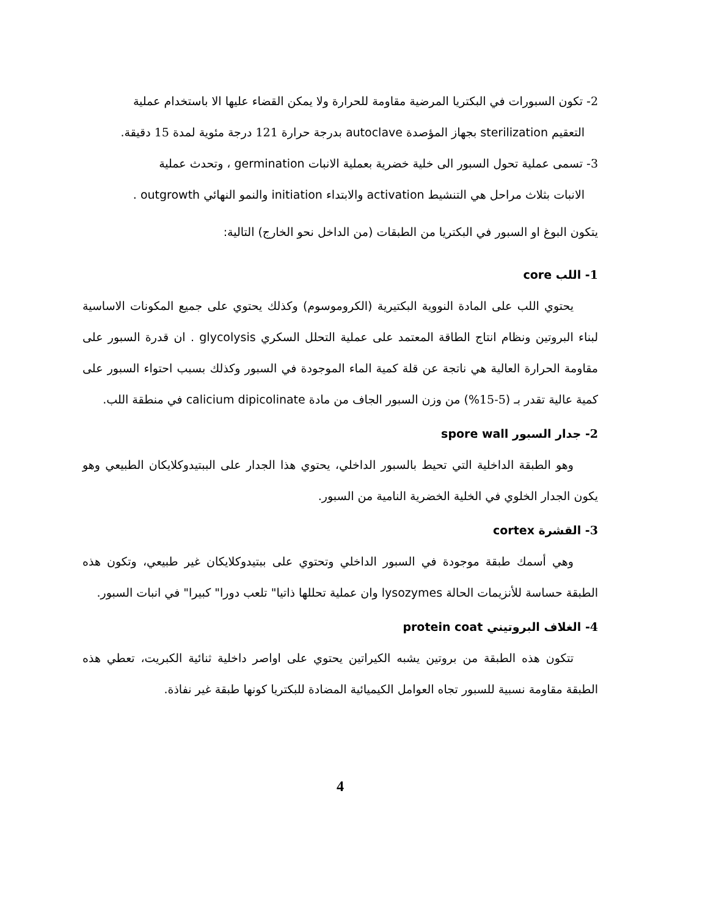2- تكون السبورات في البكتريا المرضية مقاومة للحرارة ولا يمكن القضاء عليها الا باستخدام عملية
التعقيم sterilization بجهاز المؤصدة autoclave بدرجة حرارة 121 درجة مئوية لمدة 15 دقيقة.
3- تسمى عملية تحول السبور الى خلية خضرية بعملية الانبات germination ، وتحدث عملية
الانبات بثلاث مراحل هي التنشيط activation والابتداء initiation والنمو النهائي outgrowth .
يتكون البوغ او السبور في البكتريا من الطبقات (من الداخل نحو الخارج) التالية:
1- اللب core
يحتوي اللب على المادة النووية البكتيرية (الكروموسوم) وكذلك يحتوي على جميع المكونات الاساسية لبناء البروتين ونظام انتاج الطاقة المعتمد على عملية التحلل السكري glycolysis . ان قدرة السبور على مقاومة الحرارة العالية هي ناتجة عن قلة كمية الماء الموجودة في السبور وكذلك بسبب احتواء السبور على كمية عالية تقدر بـ (5-15%) من وزن السبور الجاف من مادة calicium dipicolinate في منطقة اللب.
2- جدار السبور spore wall
وهو الطبقة الداخلية التي تحيط بالسبور الداخلي، يحتوي هذا الجدار على الببتيدوكلايكان الطبيعي وهو يكون الجدار الخلوي في الخلية الخضرية النامية من السبور.
3- القشرة cortex
وهي أسمك طبقة موجودة في السبور الداخلي وتحتوي على ببتيدوكلايكان غير طبيعي، وتكون هذه الطبقة حساسة للأنزيمات الحالة lysozymes وان عملية تحللها ذاتيا" تلعب دورا" كبيرا" في انبات السبور.
4- الغلاف البروتيني protein coat
تتكون هذه الطبقة من بروتين يشبه الكيراتين يحتوي على اواصر داخلية ثنائية الكبريت، تعطي هذه الطبقة مقاومة نسبية للسبور تجاه العوامل الكيميائية المضادة للبكتريا كونها طبقة غير نفاذة.
4